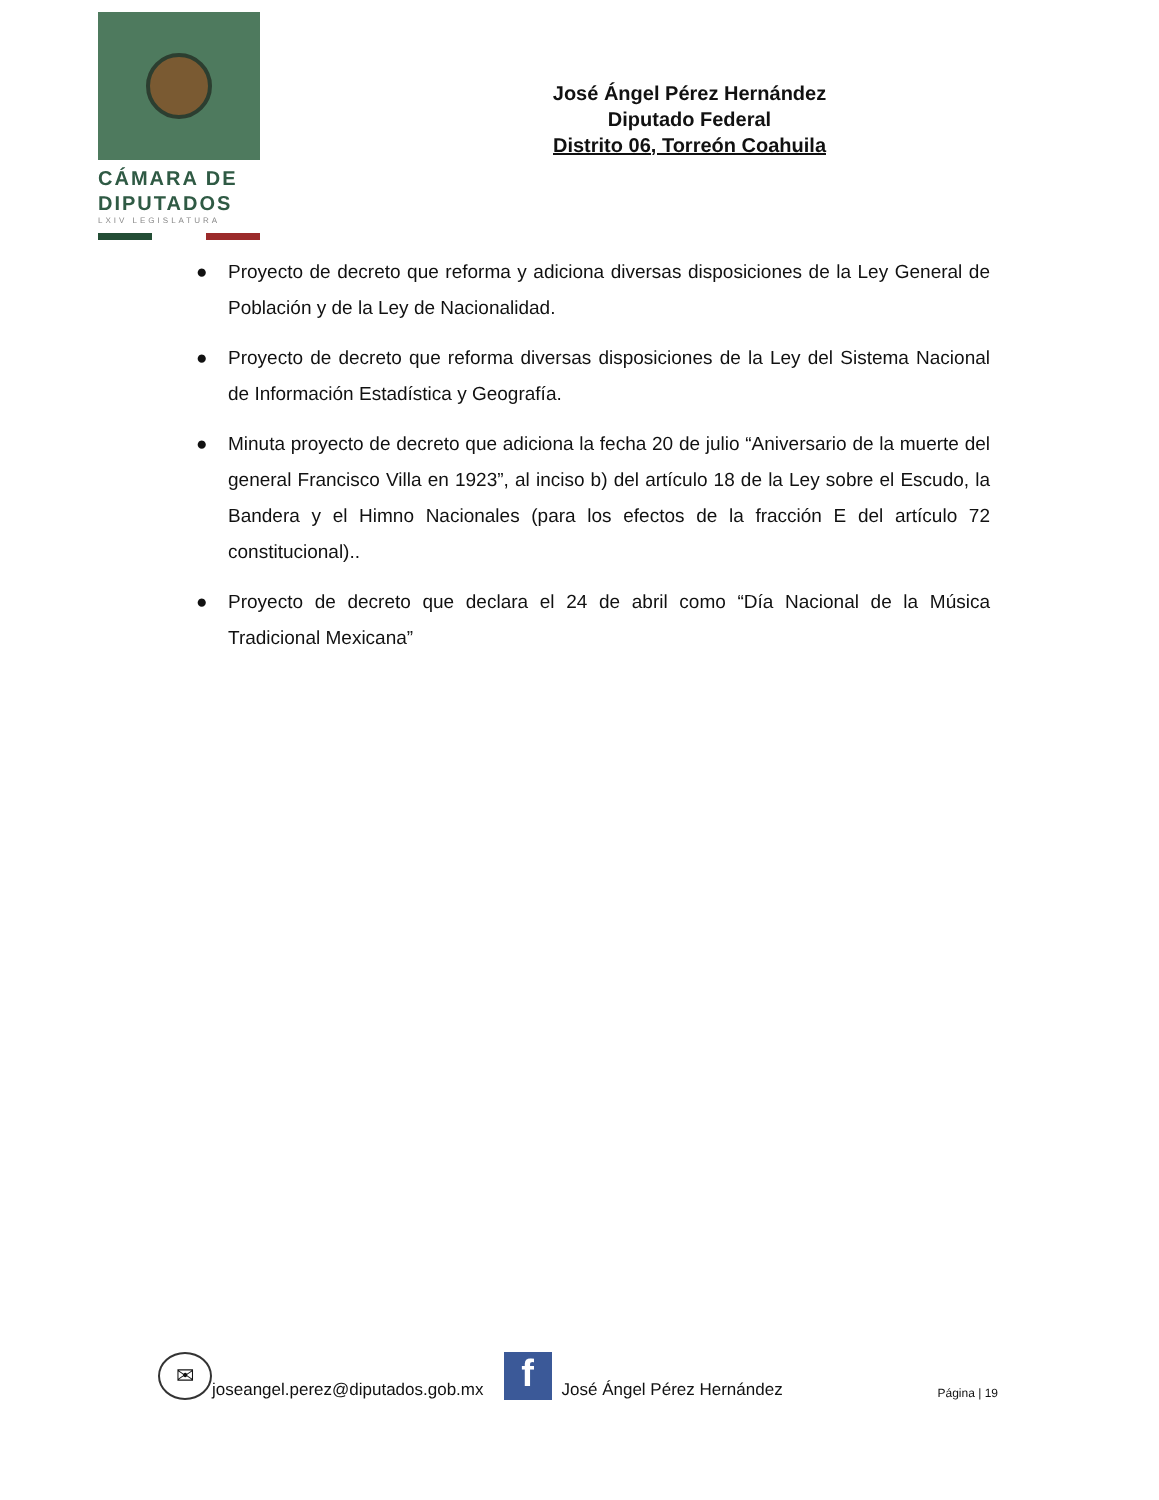CÁMARA DE
DIPUTADOS
LXIV LEGISLATURA
José Ángel Pérez Hernández
Diputado Federal
Distrito 06, Torreón Coahuila
● Proyecto de decreto que reforma y adiciona diversas disposiciones de la Ley General de Población y de la Ley de Nacionalidad.
● Proyecto de decreto que reforma diversas disposiciones de la Ley del Sistema Nacional de Información Estadística y Geografía.
● Minuta proyecto de decreto que adiciona la fecha 20 de julio “Aniversario de la muerte del general Francisco Villa en 1923”, al inciso b) del artículo 18 de la Ley sobre el Escudo, la Bandera y el Himno Nacionales (para los efectos de la fracción E del artículo 72 constitucional)..
● Proyecto de decreto que declara el 24 de abril como “Día Nacional de la Música Tradicional Mexicana”
✉
joseangel.perez@diputados.gob.mx
f
José Ángel Pérez Hernández Página | 19